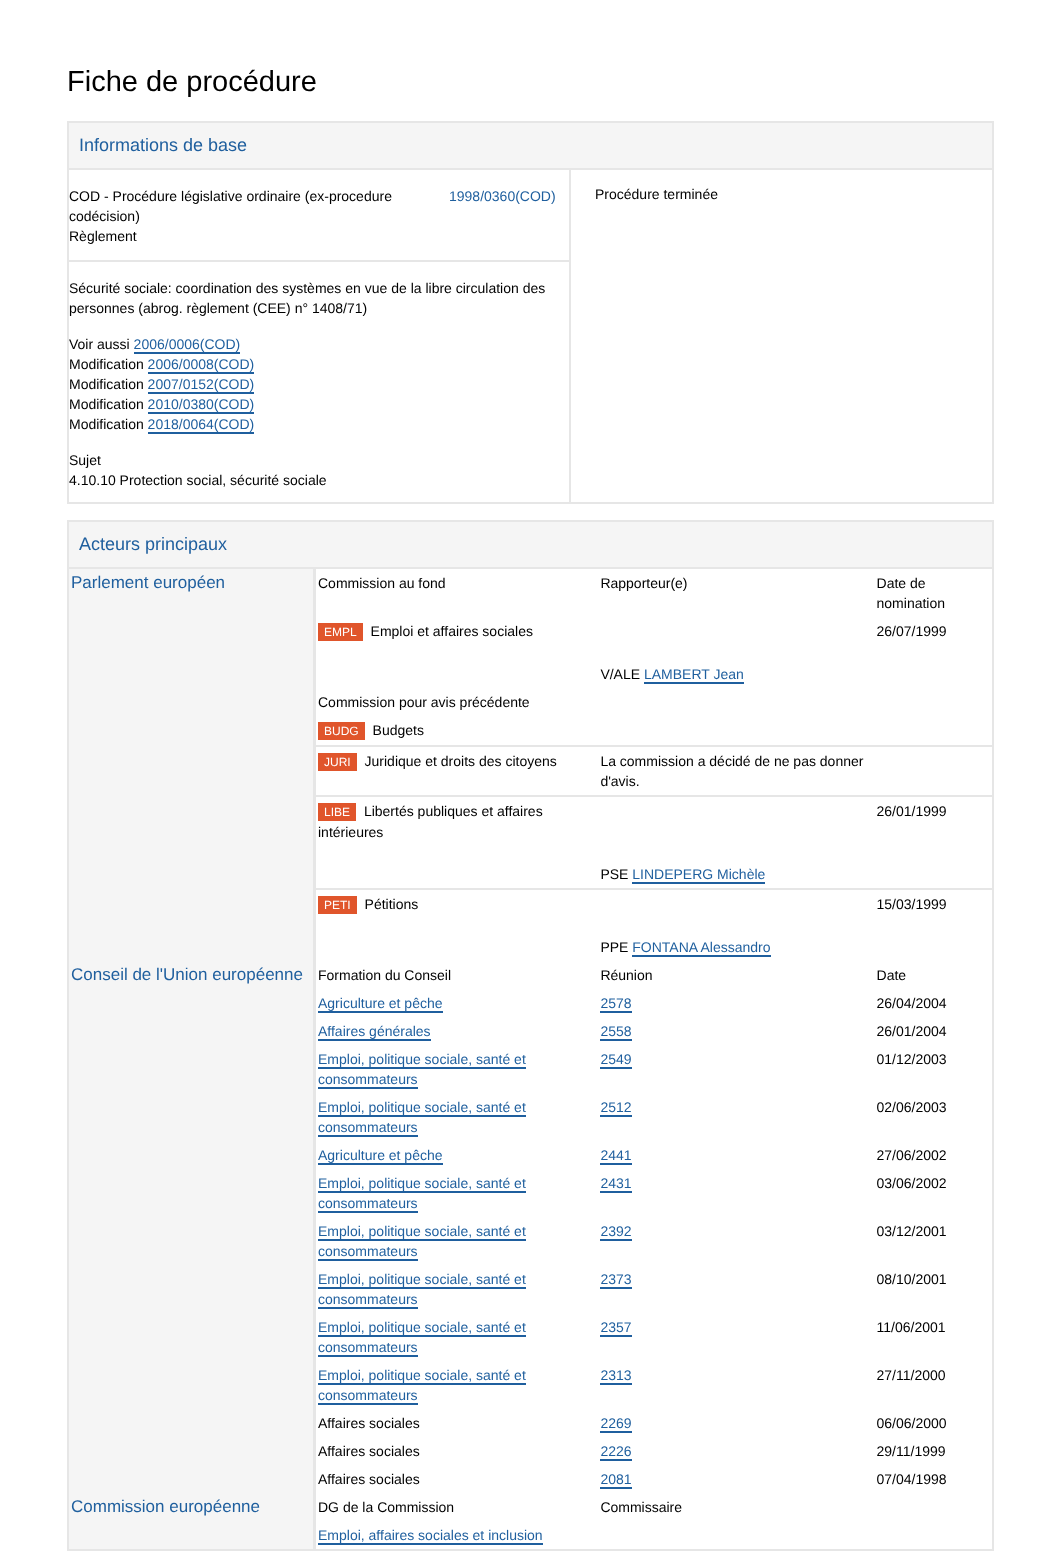Fiche de procédure
Informations de base
COD - Procédure législative ordinaire (ex-procedure codécision)
Règlement
1998/0360(COD)
Sécurité sociale: coordination des systèmes en vue de la libre circulation des personnes (abrog. règlement (CEE) n° 1408/71)
Voir aussi 2006/0006(COD)
Modification 2006/0008(COD)
Modification 2007/0152(COD)
Modification 2010/0380(COD)
Modification 2018/0064(COD)
Sujet
4.10.10 Protection social, sécurité sociale
Procédure terminée
Acteurs principaux
| Parlement européen | Commission au fond | Rapporteur(e) | Date de nomination |
| | EMPL Emploi et affaires sociales | | 26/07/1999 |
| | | V/ALE LAMBERT Jean | |
| | Commission pour avis précédente | | |
| | BUDG Budgets | | |
| | JURI Juridique et droits des citoyens | La commission a décidé de ne pas donner d'avis. | |
| | LIBE Libertés publiques et affaires intérieures | | 26/01/1999 |
| | | PSE LINDEPERG Michèle | |
| | PETI Pétitions | | 15/03/1999 |
| | | PPE FONTANA Alessandro | |
| Conseil de l'Union européenne | Formation du Conseil | Réunion | Date |
| | Agriculture et pêche | 2578 | 26/04/2004 |
| | Affaires générales | 2558 | 26/01/2004 |
| | Emploi, politique sociale, santé et consommateurs | 2549 | 01/12/2003 |
| | Emploi, politique sociale, santé et consommateurs | 2512 | 02/06/2003 |
| | Agriculture et pêche | 2441 | 27/06/2002 |
| | Emploi, politique sociale, santé et consommateurs | 2431 | 03/06/2002 |
| | Emploi, politique sociale, santé et consommateurs | 2392 | 03/12/2001 |
| | Emploi, politique sociale, santé et consommateurs | 2373 | 08/10/2001 |
| | Emploi, politique sociale, santé et consommateurs | 2357 | 11/06/2001 |
| | Emploi, politique sociale, santé et consommateurs | 2313 | 27/11/2000 |
| | Affaires sociales | 2269 | 06/06/2000 |
| | Affaires sociales | 2226 | 29/11/1999 |
| | Affaires sociales | 2081 | 07/04/1998 |
| Commission européenne | DG de la Commission | Commissaire | |
| | Emploi, affaires sociales et inclusion | | |